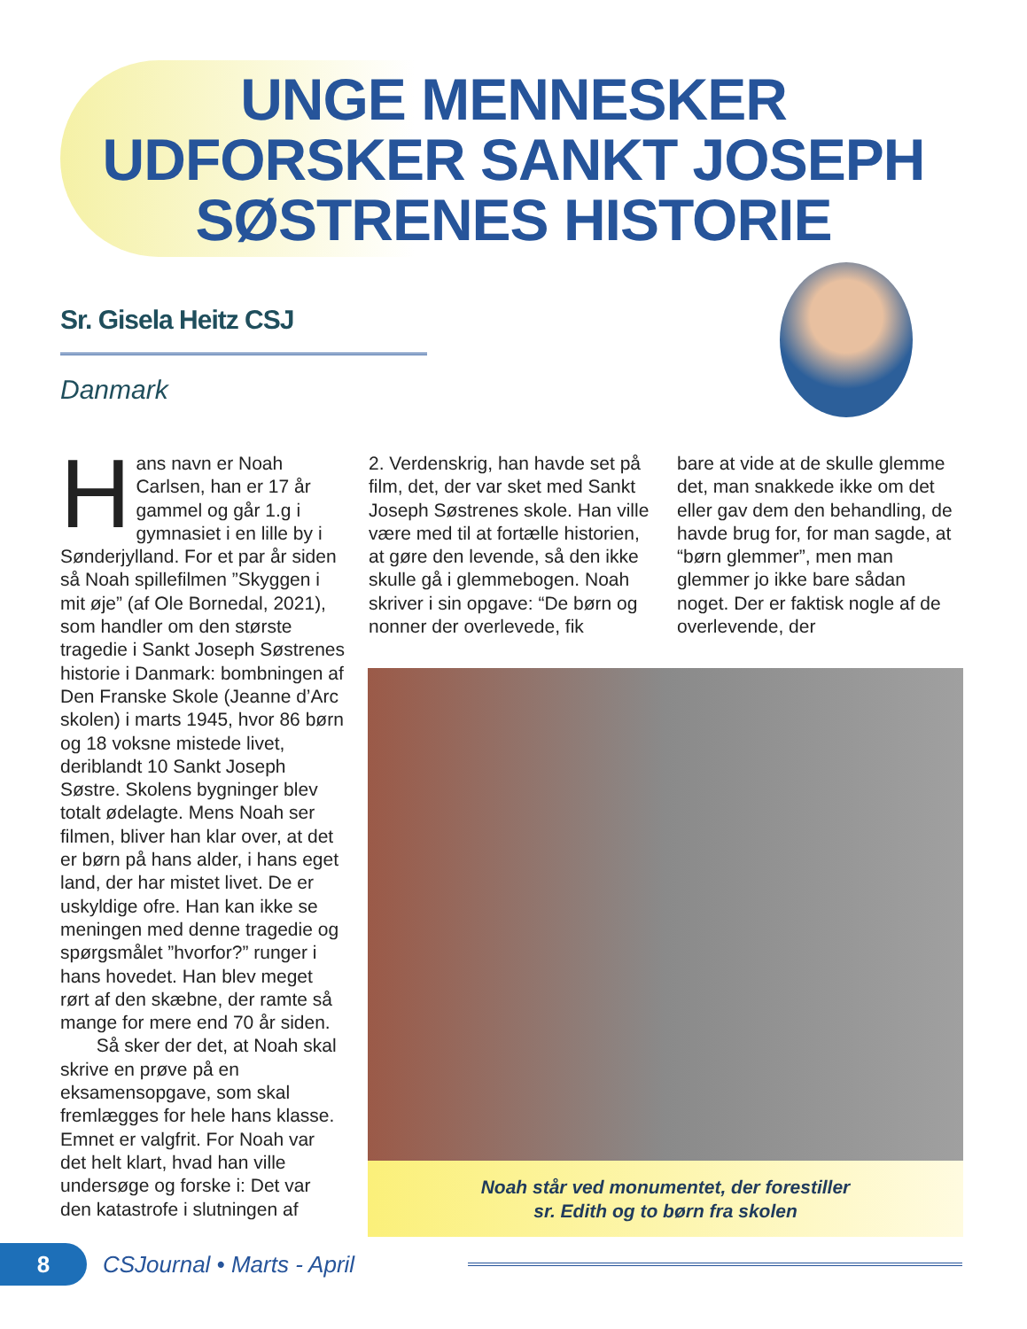UNGE MENNESKER
UDFORSKER SANKT JOSEPH
SØSTRENES HISTORIE
Sr. Gisela Heitz CSJ
Danmark
Hans navn er Noah Carlsen, han er 17 år gammel og går 1.g i gymnasiet i en lille by i Sønderjylland. For et par år siden så Noah spillefilmen ”Skyggen i mit øje” (af Ole Bornedal, 2021), som handler om den største tragedie i Sankt Joseph Søstrenes historie i Danmark: bombningen af Den Franske Skole (Jeanne d’Arc skolen) i marts 1945, hvor 86 børn og 18 voksne mistede livet, deriblandt 10 Sankt Joseph Søstre. Skolens bygninger blev totalt ødelagte. Mens Noah ser filmen, bliver han klar over, at det er børn på hans alder, i hans eget land, der har mistet livet. De er uskyldige ofre. Han kan ikke se meningen med denne tragedie og spørgsmålet ”hvorfor?” runger i hans hovedet. Han blev meget rørt af den skæbne, der ramte så mange for mere end 70 år siden.
Så sker der det, at Noah skal skrive en prøve på en eksamensopgave, som skal fremlægges for hele hans klasse. Emnet er valgfrit. For Noah var det helt klart, hvad han ville undersøge og forske i: Det var den katastrofe i slutningen af
2. Verdenskrig, han havde set på film, det, der var sket med Sankt Joseph Søstrenes skole. Han ville være med til at fortælle historien, at gøre den levende, så den ikke skulle gå i glemmebogen. Noah skriver i sin opgave: “De børn og nonner der overlevede, fik
bare at vide at de skulle glemme det, man snakkede ikke om det eller gav dem den behandling, de havde brug for, for man sagde, at “børn glemmer”, men man glemmer jo ikke bare sådan noget. Der er faktisk nogle af de overlevende, der
Noah står ved monumentet, der forestiller
sr. Edith og to børn fra skolen
8
CSJournal • Marts - April